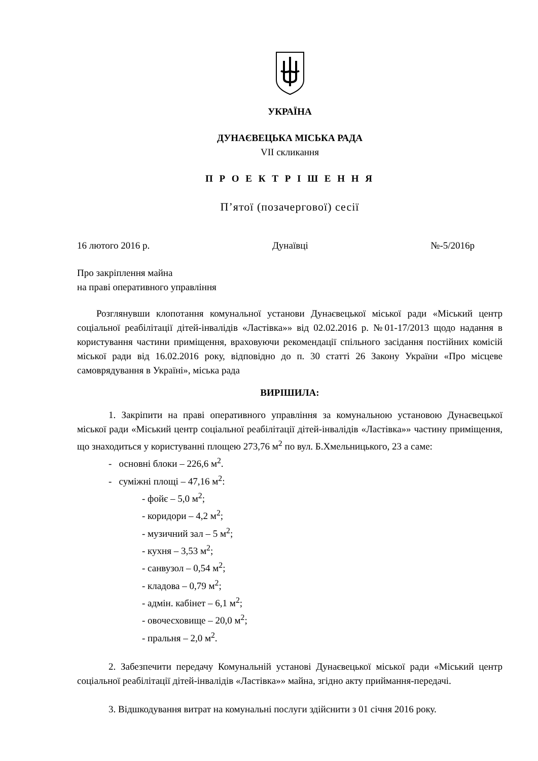УКРАЇНА
ДУНАЄВЕЦЬКА МІСЬКА РАДА
VII скликання
П Р О Е К Т Р І Ш Е Н Н Я
П’ятої (позачергової) сесії
16 лютого 2016 р. Дунаївці №-5/2016р
Про закріплення майна
на праві оперативного управління
Розглянувши клопотання комунальної установи Дунаєвецької міської ради «Міський центр соціальної реабілітації дітей-інвалідів «Ластівка»» від 02.02.2016 р. №01-17/2013 щодо надання в користування частини приміщення, враховуючи рекомендації спільного засідання постійних комісій міської ради від 16.02.2016 року, відповідно до п. 30 статті 26 Закону України «Про місцеве самоврядування в Україні», міська рада
ВИРІШИЛА:
1. Закріпити на праві оперативного управління за комунальною установою Дунаєвецької міської ради «Міський центр соціальної реабілітації дітей-інвалідів «Ластівка»» частину приміщення, що знаходиться у користуванні площею 273,76 м<sup>2</sup> по вул. Б.Хмельницького, 23 а саме:
- основні блоки – 226,6 м<sup>2</sup>.
- суміжні площі – 47,16 м<sup>2</sup>:
- фойє – 5,0 м<sup>2</sup>;
- коридори – 4,2 м<sup>2</sup>;
- музичний зал – 5 м<sup>2</sup>;
- кухня – 3,53 м<sup>2</sup>;
- санвузол – 0,54 м<sup>2</sup>;
- кладова – 0,79 м<sup>2</sup>;
- адмін. кабінет – 6,1 м<sup>2</sup>;
- овочесховище – 20,0 м<sup>2</sup>;
- пральня – 2,0 м<sup>2</sup>.
2. Забезпечити передачу Комунальній установі Дунаєвецької міської ради «Міський центр соціальної реабілітації дітей-інвалідів «Ластівка»» майна, згідно акту приймання-передачі.
3. Відшкодування витрат на комунальні послуги здійснити з 01 січня 2016 року.